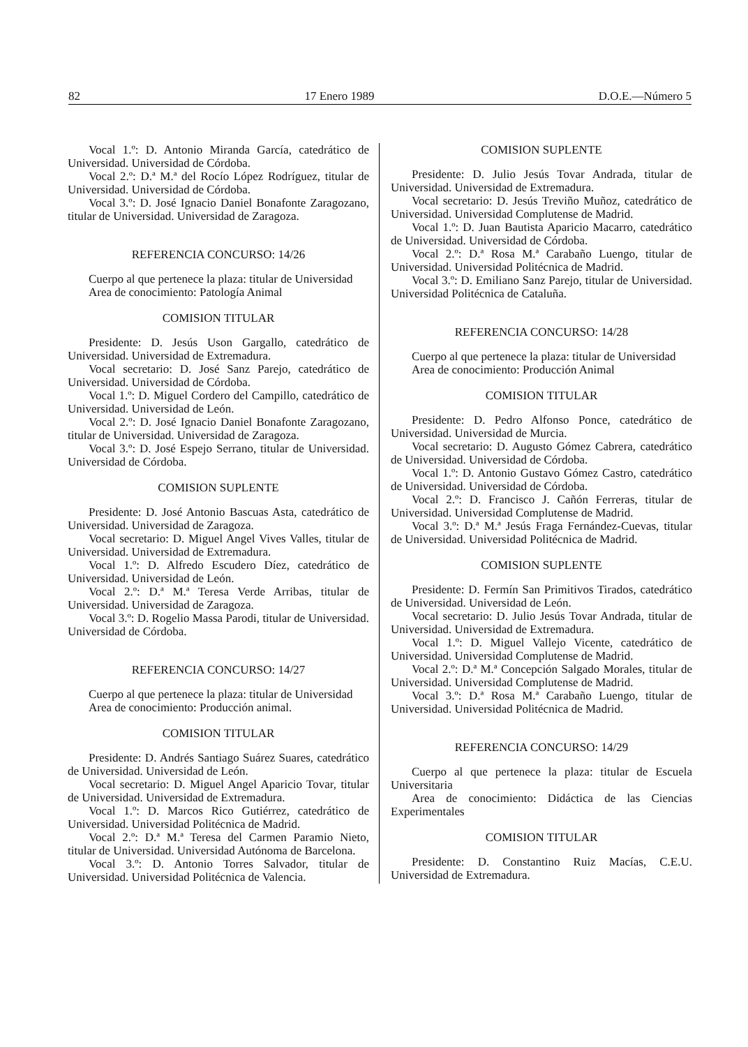82 17 Enero 1989 D.O.E.—Número 5
Vocal 1.º: D. Antonio Miranda García, catedrático de Universidad. Universidad de Córdoba.
Vocal 2.º: D.ª M.ª del Rocío López Rodríguez, titular de Universidad. Universidad de Córdoba.
Vocal 3.º: D. José Ignacio Daniel Bonafonte Zaragozano, titular de Universidad. Universidad de Zaragoza.
REFERENCIA CONCURSO: 14/26
Cuerpo al que pertenece la plaza: titular de Universidad
Area de conocimiento: Patología Animal
COMISION TITULAR
Presidente: D. Jesús Uson Gargallo, catedrático de Universidad. Universidad de Extremadura.
Vocal secretario: D. José Sanz Parejo, catedrático de Universidad. Universidad de Córdoba.
Vocal 1.º: D. Miguel Cordero del Campillo, catedrático de Universidad. Universidad de León.
Vocal 2.º: D. José Ignacio Daniel Bonafonte Zaragozano, titular de Universidad. Universidad de Zaragoza.
Vocal 3.º: D. José Espejo Serrano, titular de Universidad. Universidad de Córdoba.
COMISION SUPLENTE
Presidente: D. José Antonio Bascuas Asta, catedrático de Universidad. Universidad de Zaragoza.
Vocal secretario: D. Miguel Angel Vives Valles, titular de Universidad. Universidad de Extremadura.
Vocal 1.º: D. Alfredo Escudero Díez, catedrático de Universidad. Universidad de León.
Vocal 2.º: D.ª M.ª Teresa Verde Arribas, titular de Universidad. Universidad de Zaragoza.
Vocal 3.º: D. Rogelio Massa Parodi, titular de Universidad. Universidad de Córdoba.
REFERENCIA CONCURSO: 14/27
Cuerpo al que pertenece la plaza: titular de Universidad
Area de conocimiento: Producción animal.
COMISION TITULAR
Presidente: D. Andrés Santiago Suárez Suares, catedrático de Universidad. Universidad de León.
Vocal secretario: D. Miguel Angel Aparicio Tovar, titular de Universidad. Universidad de Extremadura.
Vocal 1.º: D. Marcos Rico Gutiérrez, catedrático de Universidad. Universidad Politécnica de Madrid.
Vocal 2.º: D.ª M.ª Teresa del Carmen Paramio Nieto, titular de Universidad. Universidad Autónoma de Barcelona.
Vocal 3.º: D. Antonio Torres Salvador, titular de Universidad. Universidad Politécnica de Valencia.
COMISION SUPLENTE
Presidente: D. Julio Jesús Tovar Andrada, titular de Universidad. Universidad de Extremadura.
Vocal secretario: D. Jesús Treviño Muñoz, catedrático de Universidad. Universidad Complutense de Madrid.
Vocal 1.º: D. Juan Bautista Aparicio Macarro, catedrático de Universidad. Universidad de Córdoba.
Vocal 2.º: D.ª Rosa M.ª Carabaño Luengo, titular de Universidad. Universidad Politécnica de Madrid.
Vocal 3.º: D. Emiliano Sanz Parejo, titular de Universidad. Universidad Politécnica de Cataluña.
REFERENCIA CONCURSO: 14/28
Cuerpo al que pertenece la plaza: titular de Universidad
Area de conocimiento: Producción Animal
COMISION TITULAR
Presidente: D. Pedro Alfonso Ponce, catedrático de Universidad. Universidad de Murcia.
Vocal secretario: D. Augusto Gómez Cabrera, catedrático de Universidad. Universidad de Córdoba.
Vocal 1.º: D. Antonio Gustavo Gómez Castro, catedrático de Universidad. Universidad de Córdoba.
Vocal 2.º: D. Francisco J. Cañón Ferreras, titular de Universidad. Universidad Complutense de Madrid.
Vocal 3.º: D.ª M.ª Jesús Fraga Fernández-Cuevas, titular de Universidad. Universidad Politécnica de Madrid.
COMISION SUPLENTE
Presidente: D. Fermín San Primitivos Tirados, catedrático de Universidad. Universidad de León.
Vocal secretario: D. Julio Jesús Tovar Andrada, titular de Universidad. Universidad de Extremadura.
Vocal 1.º: D. Miguel Vallejo Vicente, catedrático de Universidad. Universidad Complutense de Madrid.
Vocal 2.º: D.ª M.ª Concepción Salgado Morales, titular de Universidad. Universidad Complutense de Madrid.
Vocal 3.º: D.ª Rosa M.ª Carabaño Luengo, titular de Universidad. Universidad Politécnica de Madrid.
REFERENCIA CONCURSO: 14/29
Cuerpo al que pertenece la plaza: titular de Escuela Universitaria
Area de conocimiento: Didáctica de las Ciencias Experimentales
COMISION TITULAR
Presidente: D. Constantino Ruiz Macías, C.E.U. Universidad de Extremadura.